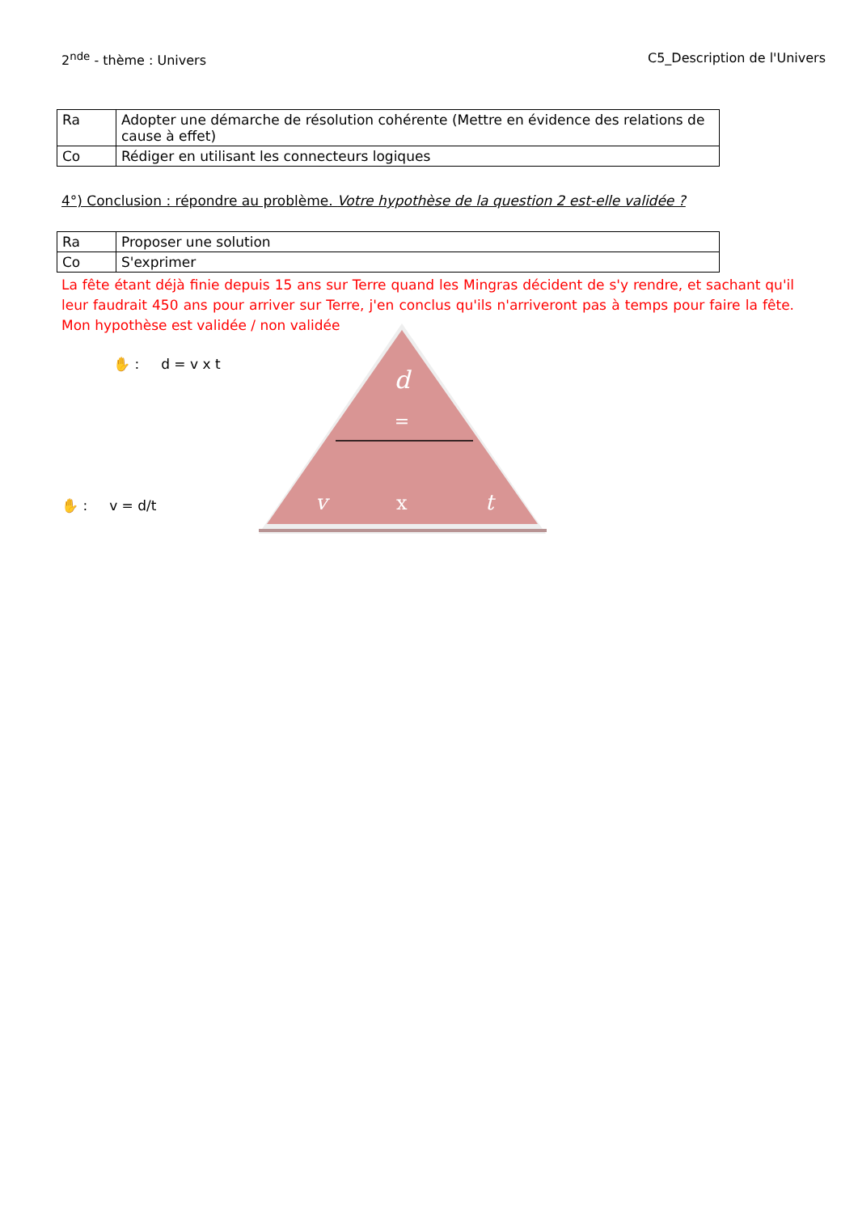2<sup>nde</sup> - thème : Univers C5_Description de l'Univers
| Ra | Adopter une démarche de résolution cohérente (Mettre en évidence des relations de cause à effet) |
| Co | Rédiger en utilisant les connecteurs logiques |
4°) Conclusion : répondre au problème. Votre hypothèse de la question 2 est-elle validée ?
| Ra | Proposer une solution |
| Co | S'exprimer |
La fête étant déjà finie depuis 15 ans sur Terre quand les Mingras décident de s'y rendre, et sachant qu'il leur faudrait 450 ans pour arriver sur Terre, j'en conclus qu'ils n'arriveront pas à temps pour faire la fête. Mon hypothèse est validée / non validée
✋ : d = v x t
✋ : v = d/t
d
=
v
x
t